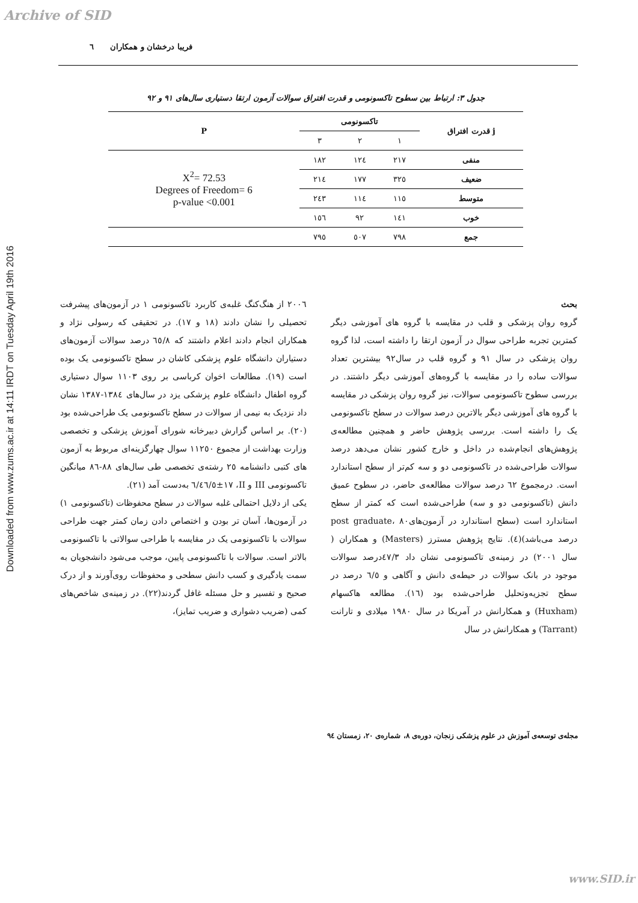Archive of SID
Downloaded from www.zums.ac.ir at 14:11 IRDT on Tuesday April 19th 2016
فریبا درخشان و همکاران ٦
جدول ۳: ارتباط بین سطوح تاکسونومی و قدرت افتراق سوالات آزمون ارتقا دستیاری سال‌های ۹۱ و ۹۲
| j قدرت افتراق | تاکسونومی | | | P |
| --- | --- | --- | --- | --- |
| | ۱ | ۲ | ۳ | |
| منفی | ۲۱۷ | ۱۲٤ | ۱۸۲ | X<sup>2</sup>= 72.53 Degrees of Freedom= 6 p-value <0.001 |
| ضعیف | ۳۲٥ | ۱۷۷ | ۲۱٤ | |
| متوسط | ۱۱٥ | ۱۱٤ | ۲٤۳ | |
| خوب | ۱٤۱ | ۹۲ | ۱٥٦ | |
| جمع | ۷۹۸ | ٥۰۷ | ۷۹٥ | |
بحث
گروه روان پزشکی و قلب در مقایسه با گروه های آموزشی دیگر کمترین تجربه طراحی سوال در آزمون ارتقا را داشته است، لذا گروه روان پزشکی در سال ۹۱ و گروه قلب در سال۹۲ بیشترین تعداد سوالات ساده را در مقایسه با گروه‌های آموزشی دیگر داشتند. در بررسی سطوح تاکسونومی سوالات، نیز گروه روان پزشکی در مقایسه با گروه های آموزشی دیگر بالاترین درصد سوالات در سطح تاکسونومی یک را داشته است. بررسی پژوهش حاضر و همچنین مطالعه‌ی پژوهش‌های انجام‌شده در داخل و خارج کشور نشان می‌دهد درصد سوالات طراحی‌شده در تاکسونومی دو و سه کم‌تر از سطح استاندارد است. درمجموع ٦۲ درصد سوالات مطالعه‌ی حاضر، در سطوح عمیق دانش (تاکسونومی دو و سه) طراحی‌شده است که کمتر از سطح استاندارد است (سطح استاندارد در آزمون‌هایpost graduate، ۸۰ درصد می‌باشد)(٤). نتایج پژوهش مسترز (Masters) و همکاران ( سال ۲۰۰۱) در زمینه‌ی تاکسونومی نشان داد ٤۷/۳درصد سوالات موجود در بانک سوالات در حیطه‌ی دانش و آگاهی و ٦/٥ درصد در سطح تجزیه‌وتحلیل طراحی‌شده بود (۱٦). مطالعه هاکسهام (Huxham) و همکارانش در آمریکا در سال ۱۹۸۰ میلادی و تارانت (Tarrant) و همکارانش در سال
۲۰۰٦ از هنگ‌کنگ غلبه‌ی کاربرد تاکسونومی ۱ در آزمون‌های پیشرفت تحصیلی را نشان دادند (۱۸ و ۱۷). در تحقیقی که رسولی نژاد و همکاران انجام دادند اعلام داشتند که ٦٥/۸ درصد سوالات آزمون‌های دستیاران دانشگاه علوم پزشکی کاشان در سطح تاکسونومی یک بوده است (۱۹). مطالعات اخوان کرباسی بر روی ۱۱۰۳ سوال دستیاری گروه اطفال دانشگاه علوم پزشکی یزد در سال‌های ۱۳۸٤-۱۳۸۷ نشان داد نزدیک به نیمی از سوالات در سطح تاکسونومی یک طراحی‌شده بود (۲۰). بر اساس گزارش دبیرخانه شورای آموزش پزشکی و تخصصی وزارت بهداشت از مجموع ۱۱۲٥۰ سوال چهارگزینه‌ای مربوط به آزمون های کتبی دانشنامه ۲٥ رشته‌ی تخصصی طی سال‌های ۸۸-۸٦ میانگین تاکسونومی III و II، ٤٦/٥±۱۷/٦ به‌دست آمد (۲۱).
یکی از دلایل احتمالی غلبه سوالات در سطح محفوظات (تاکسونومی ۱) در آزمون‌ها، آسان تر بودن و اختصاص دادن زمان کمتر جهت طراحی سوالات با تاکسونومی یک در مقایسه با طراحی سوالاتی با تاکسونومی بالاتر است. سوالات با تاکسونومی پایین، موجب می‌شود دانشجویان به سمت یادگیری و کسب دانش سطحی و محفوظات روی‌آورند و از درک صحیح و تفسیر و حل مسئله غافل گردند(۲۲). در زمینه‌ی شاخص‌های کمی (ضریب دشواری و ضریب تمایز)،
مجله‌ی توسعه‌ی آموزش در علوم پزشکی زنجان، دوره‌ی ۸، شماره‌ی ۲۰، زمستان ۹٤
www.SID.ir